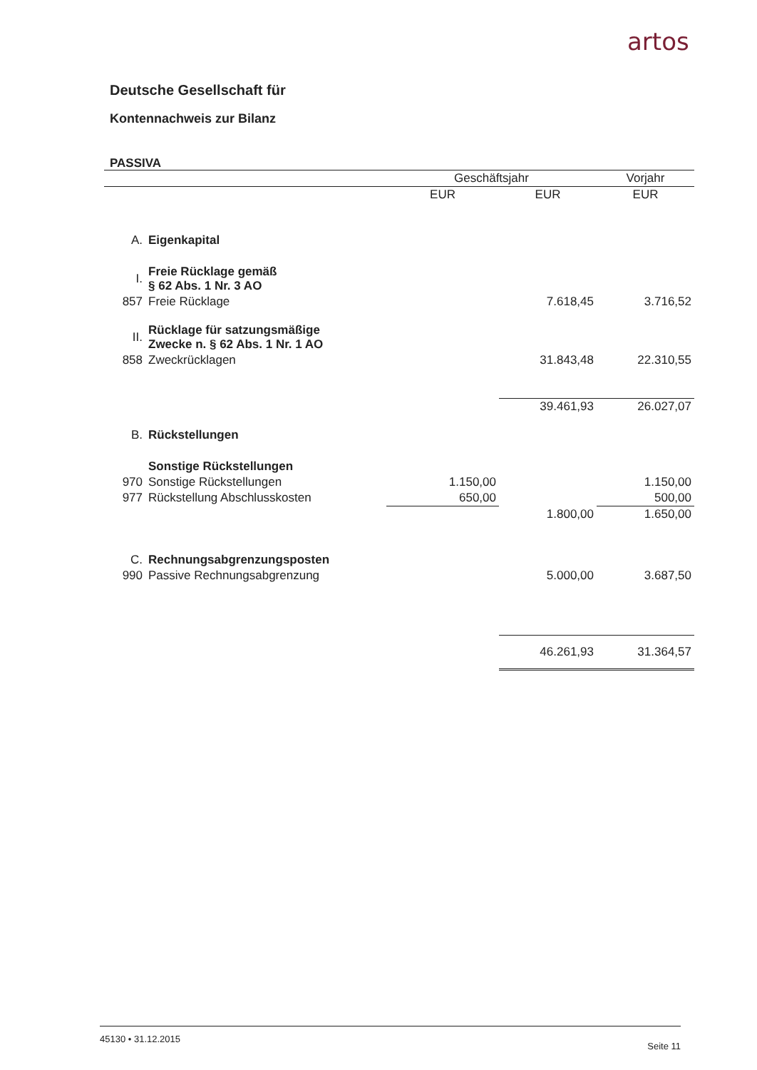artos
Deutsche Gesellschaft für
Kontennachweis zur Bilanz
PASSIVA
| | | Geschäftsjahr | | Vorjahr |
| --- | --- | --- | --- | --- |
| | | EUR | EUR | EUR |
| A. | Eigenkapital | | | |
| I. | Freie Rücklage gemäß § 62 Abs. 1 Nr. 3 AO | | | |
| 857 | Freie Rücklage | | 7.618,45 | 3.716,52 |
| II. | Rücklage für satzungsmäßige Zwecke n. § 62 Abs. 1 Nr. 1 AO | | | |
| 858 | Zweckrücklagen | | 31.843,48 | 22.310,55 |
| | | | 39.461,93 | 26.027,07 |
| B. | Rückstellungen | | | |
| | Sonstige Rückstellungen | | | |
| 970 | Sonstige Rückstellungen | 1.150,00 | | 1.150,00 |
| 977 | Rückstellung Abschlusskosten | 650,00 | | 500,00 |
| | | | 1.800,00 | 1.650,00 |
| C. | Rechnungsabgrenzungsposten | | | |
| 990 | Passive Rechnungsabgrenzung | | 5.000,00 | 3.687,50 |
| | | | 46.261,93 | 31.364,57 |
45130 • 31.12.2015 Seite 11